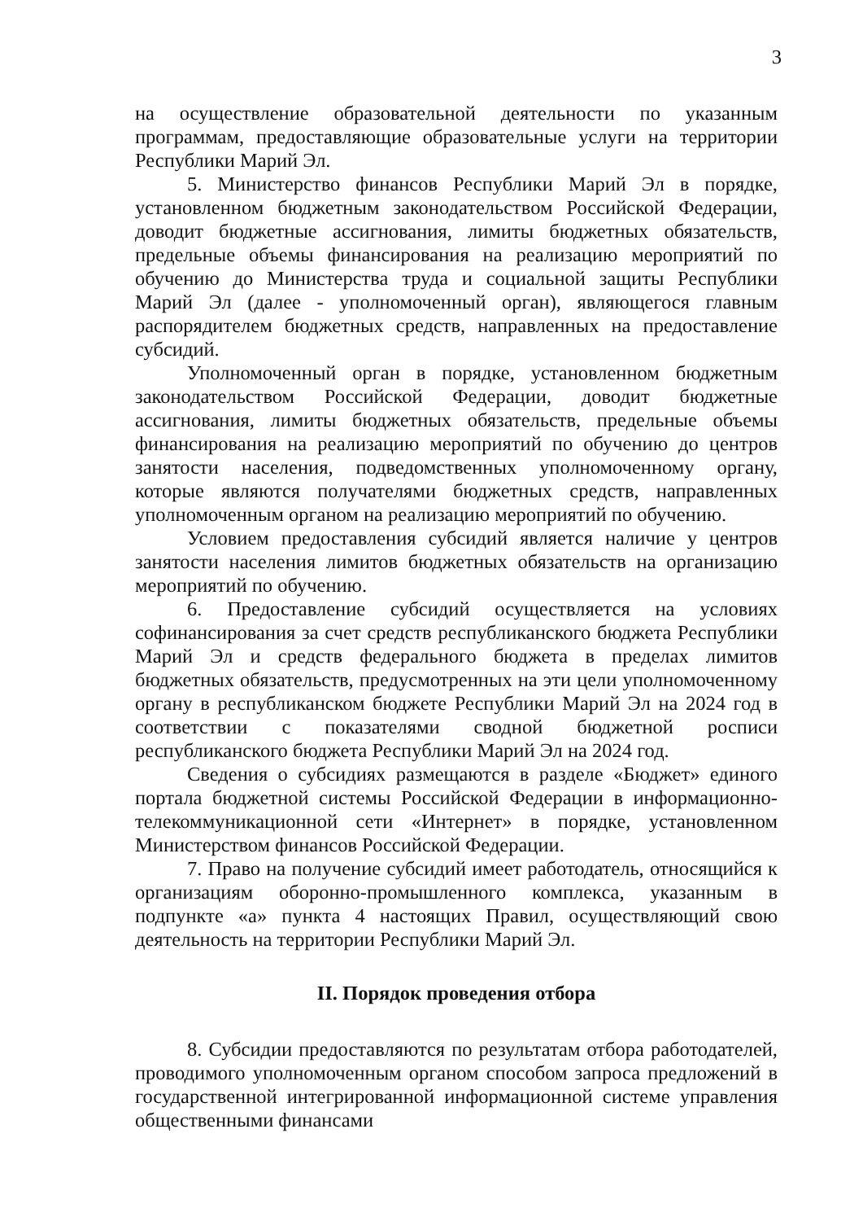3
на осуществление образовательной деятельности по указанным программам, предоставляющие образовательные услуги на территории Республики Марий Эл.
5. Министерство финансов Республики Марий Эл в порядке, установленном бюджетным законодательством Российской Федерации, доводит бюджетные ассигнования, лимиты бюджетных обязательств, предельные объемы финансирования на реализацию мероприятий по обучению до Министерства труда и социальной защиты Республики Марий Эл (далее - уполномоченный орган), являющегося главным распорядителем бюджетных средств, направленных на предоставление субсидий.
Уполномоченный орган в порядке, установленном бюджетным законодательством Российской Федерации, доводит бюджетные ассигнования, лимиты бюджетных обязательств, предельные объемы финансирования на реализацию мероприятий по обучению до центров занятости населения, подведомственных уполномоченному органу, которые являются получателями бюджетных средств, направленных уполномоченным органом на реализацию мероприятий по обучению.
Условием предоставления субсидий является наличие у центров занятости населения лимитов бюджетных обязательств на организацию мероприятий по обучению.
6. Предоставление субсидий осуществляется на условиях софинансирования за счет средств республиканского бюджета Республики Марий Эл и средств федерального бюджета в пределах лимитов бюджетных обязательств, предусмотренных на эти цели уполномоченному органу в республиканском бюджете Республики Марий Эл на 2024 год в соответствии с показателями сводной бюджетной росписи республиканского бюджета Республики Марий Эл на 2024 год.
Сведения о субсидиях размещаются в разделе «Бюджет» единого портала бюджетной системы Российской Федерации в информационно-телекоммуникационной сети «Интернет» в порядке, установленном Министерством финансов Российской Федерации.
7. Право на получение субсидий имеет работодатель, относящийся к организациям оборонно-промышленного комплекса, указанным в подпункте «а» пункта 4 настоящих Правил, осуществляющий свою деятельность на территории Республики Марий Эл.
II. Порядок проведения отбора
8. Субсидии предоставляются по результатам отбора работодателей, проводимого уполномоченным органом способом запроса предложений в государственной интегрированной информационной системе управления общественными финансами